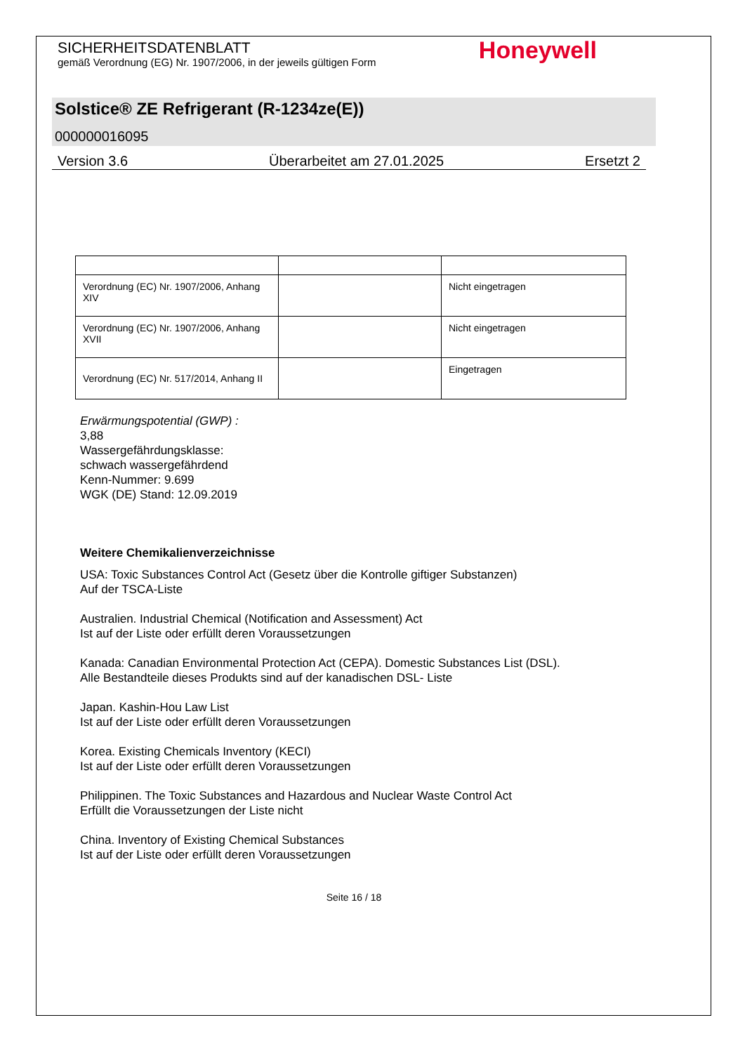SICHERHEITSDATENBLATT
gemäß Verordnung (EG) Nr. 1907/2006, in der jeweils gültigen Form
Honeywell
Solstice® ZE Refrigerant (R-1234ze(E))
000000016095
Version 3.6 Überarbeitet am 27.01.2025 Ersetzt 2
| Verordnung (EC) Nr. 1907/2006, Anhang XIV | | Nicht eingetragen |
| Verordnung (EC) Nr. 1907/2006, Anhang XVII | | Nicht eingetragen |
| Verordnung (EC) Nr. 517/2014, Anhang II | | Eingetragen |
Erwärmungspotential (GWP) :
3,88
Wassergefährdungsklasse:
schwach wassergefährdend
Kenn-Nummer: 9.699
WGK (DE) Stand: 12.09.2019
Weitere Chemikalienverzeichnisse
USA: Toxic Substances Control Act (Gesetz über die Kontrolle giftiger Substanzen)
Auf der TSCA-Liste
Australien. Industrial Chemical (Notification and Assessment) Act
Ist auf der Liste oder erfüllt deren Voraussetzungen
Kanada: Canadian Environmental Protection Act (CEPA). Domestic Substances List (DSL).
Alle Bestandteile dieses Produkts sind auf der kanadischen DSL- Liste
Japan. Kashin-Hou Law List
Ist auf der Liste oder erfüllt deren Voraussetzungen
Korea. Existing Chemicals Inventory (KECI)
Ist auf der Liste oder erfüllt deren Voraussetzungen
Philippinen. The Toxic Substances and Hazardous and Nuclear Waste Control Act
Erfüllt die Voraussetzungen der Liste nicht
China. Inventory of Existing Chemical Substances
Ist auf der Liste oder erfüllt deren Voraussetzungen
Seite 16 / 18